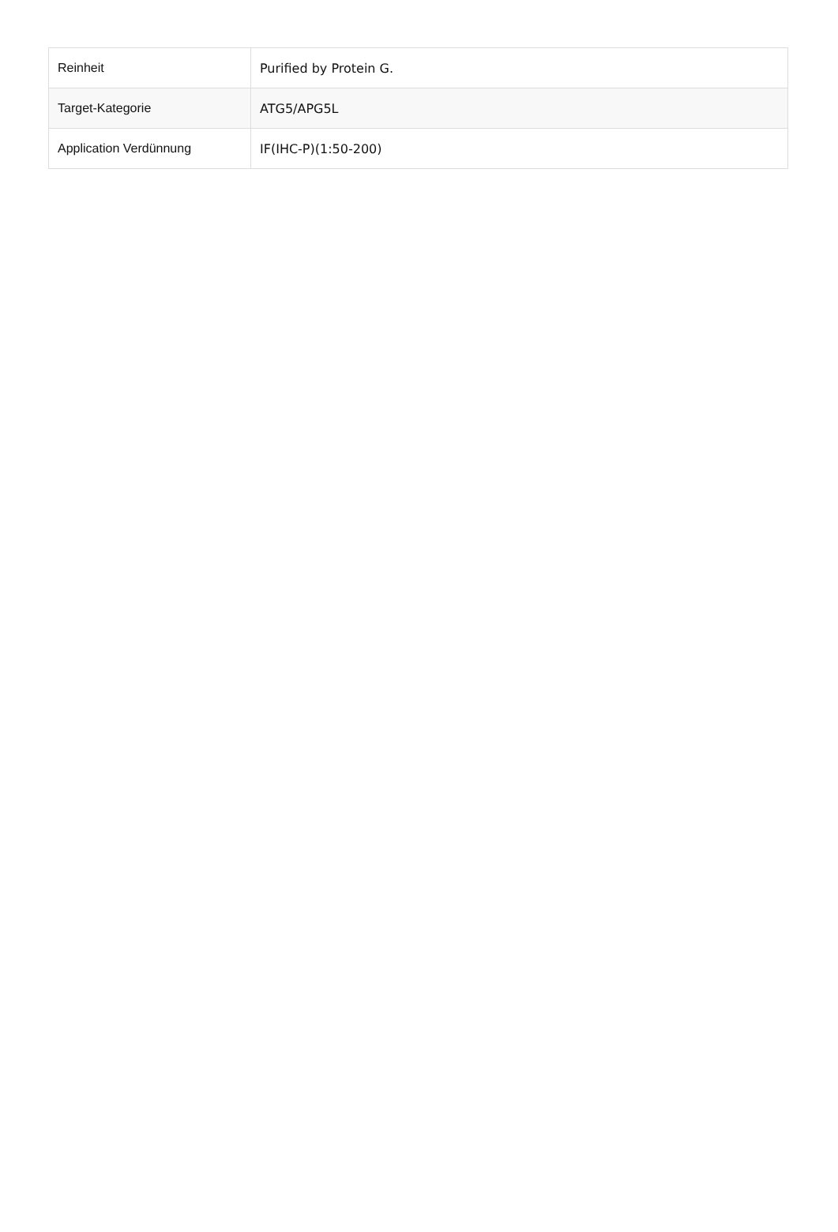| Reinheit | Purified by Protein G. |
| Target-Kategorie | ATG5/APG5L |
| Application Verdünnung | IF(IHC-P)(1:50-200) |